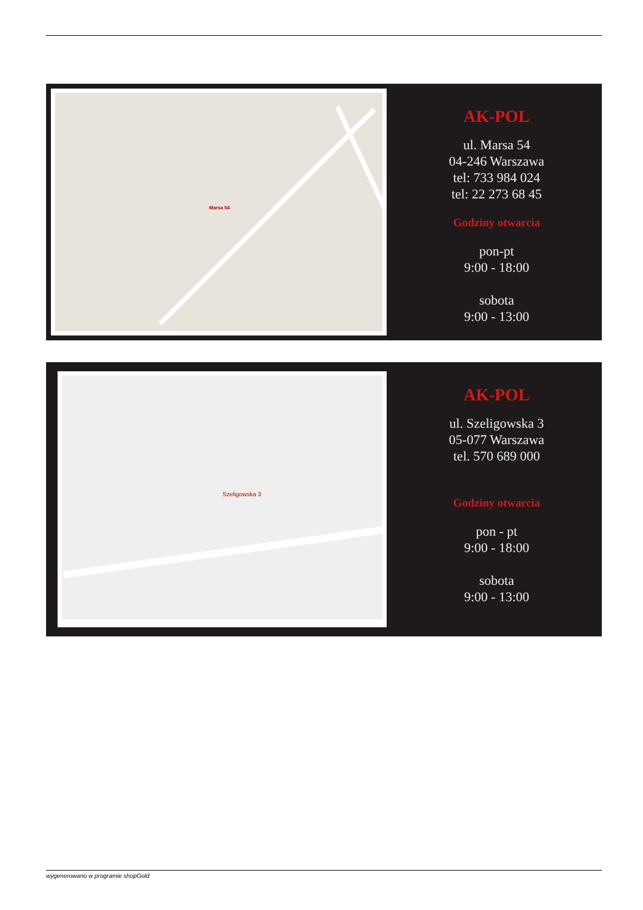Marsa 54
AK-POL
ul. Marsa 54
04-246 Warszawa
tel: 733 984 024
tel: 22 273 68 45
Godziny otwarcia
pon-pt
9:00 - 18:00
sobota
9:00 - 13:00
Szeligowska 3
AK-POL
ul. Szeligowska 3
05-077 Warszawa
tel. 570 689 000
Godziny otwarcia
pon - pt
9:00 - 18:00
sobota
9:00 - 13:00
wygenerowano w programie shopGold